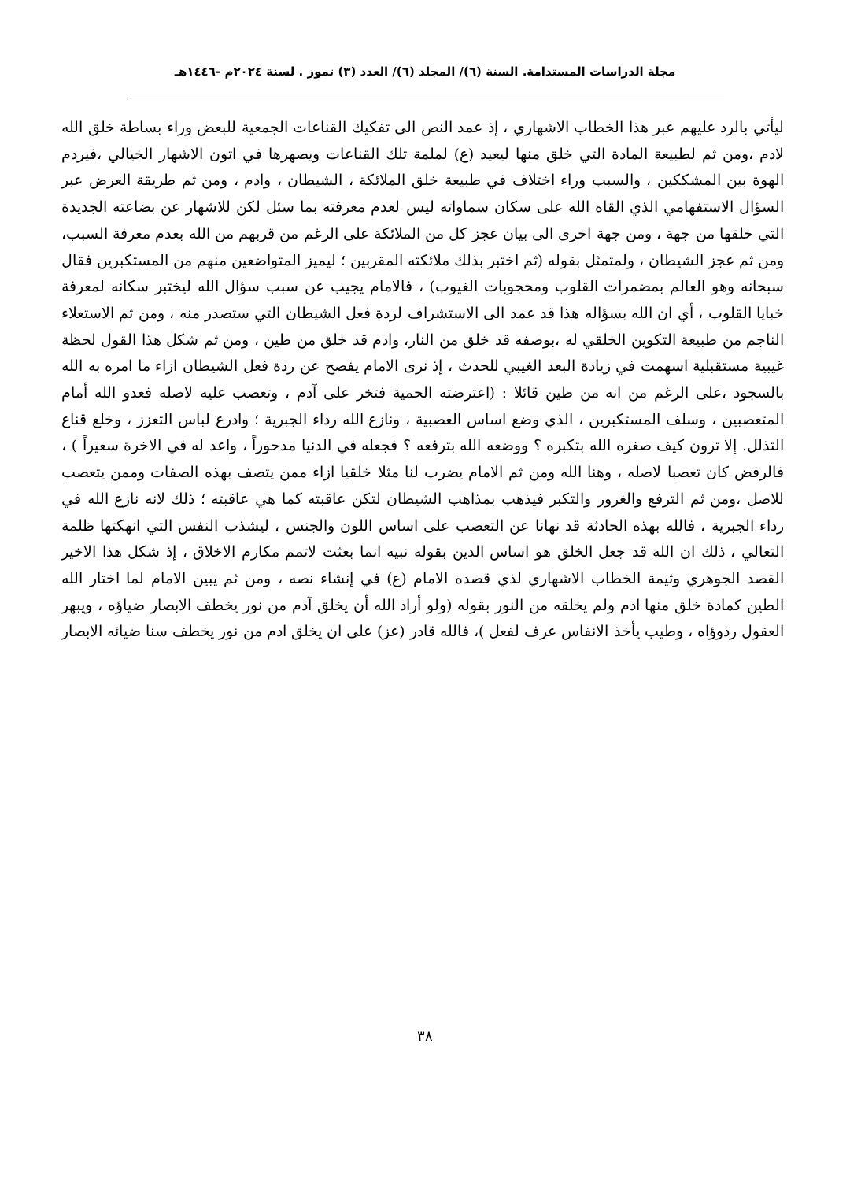مجلة الدراسات المستدامة. السنة (٦)/ المجلد (٦)/ العدد (٣) تموز . لسنة ٢٠٢٤م -١٤٤٦هـ
ليأتي بالرد عليهم عبر هذا الخطاب الاشهاري ، إذ عمد النص الى تفكيك القناعات الجمعية للبعض وراء بساطة خلق الله لادم ،ومن ثم لطبيعة المادة التي خلق منها ليعيد (ع) لملمة تلك القناعات ويصهرها في اتون الاشهار الخيالي ،فيردم الهوة بين المشككين ، والسبب وراء اختلاف في طبيعة خلق الملائكة ، الشيطان ، وادم ، ومن ثم طريقة العرض عبر السؤال الاستفهامي الذي القاه الله على سكان سماواته ليس لعدم معرفته بما سئل لكن للاشهار عن بضاعته الجديدة التي خلقها من جهة ، ومن جهة اخرى الى بيان عجز كل من الملائكة على الرغم من قربهم من الله بعدم معرفة السبب، ومن ثم عجز الشيطان ، ولمتمثل بقوله (ثم اختبر بذلك ملائكته المقربين ؛ ليميز المتواضعين منهم من المستكبرين فقال سبحانه وهو العالم بمضمرات القلوب ومحجوبات الغيوب) ، فالامام يجيب عن سبب سؤال الله ليختبر سكانه لمعرفة خبايا القلوب ، أي ان الله بسؤاله هذا قد عمد الى الاستشراف لردة فعل الشيطان التي ستصدر منه ، ومن ثم الاستعلاء الناجم من طبيعة التكوين الخلقي له ،بوصفه قد خلق من النار، وادم قد خلق من طين ، ومن ثم شكل هذا القول لحظة غيبية مستقبلية اسهمت في زيادة البعد الغيبي للحدث ، إذ نرى الامام يفصح عن ردة فعل الشيطان ازاء ما امره به الله بالسجود ،على الرغم من انه من طين قائلا : (اعترضته الحمية فتخر على آدم ، وتعصب عليه لاصله فعدو الله أمام المتعصبين ، وسلف المستكبرين ، الذي وضع اساس العصبية ، ونازع الله رداء الجبرية ؛ وادرع لباس التعزز ، وخلع قناع التذلل. إلا ترون كيف صغره الله بتكبره ؟ ووضعه الله بترفعه ؟ فجعله في الدنيا مدحوراً ، واعد له في الاخرة سعيراً ) ، فالرفض كان تعصبا لاصله ، وهنا الله ومن ثم الامام يضرب لنا مثلا خلقيا ازاء ممن يتصف بهذه الصفات وممن يتعصب للاصل ،ومن ثم الترفع والغرور والتكبر فيذهب بمذاهب الشيطان لتكن عاقبته كما هي عاقبته ؛ ذلك لانه نازع الله في رداء الجبرية ، فالله بهذه الحادثة قد نهانا عن التعصب على اساس اللون والجنس ، ليشذب النفس التي انهكتها ظلمة التعالي ، ذلك ان الله قد جعل الخلق هو اساس الدين بقوله نبيه انما بعثت لاتمم مكارم الاخلاق ، إذ شكل هذا الاخير القصد الجوهري وثيمة الخطاب الاشهاري لذي قصده الامام (ع) في إنشاء نصه ، ومن ثم يبين الامام لما اختار الله الطين كمادة خلق منها ادم ولم يخلقه من النور بقوله (ولو أراد الله أن يخلق آدم من نور يخطف الابصار ضياؤه ، ويبهر العقول رذوؤاه ، وطيب يأخذ الانفاس عرف لفعل )، فالله قادر (عز) على ان يخلق ادم من نور يخطف سنا ضيائه الابصار
٣٨